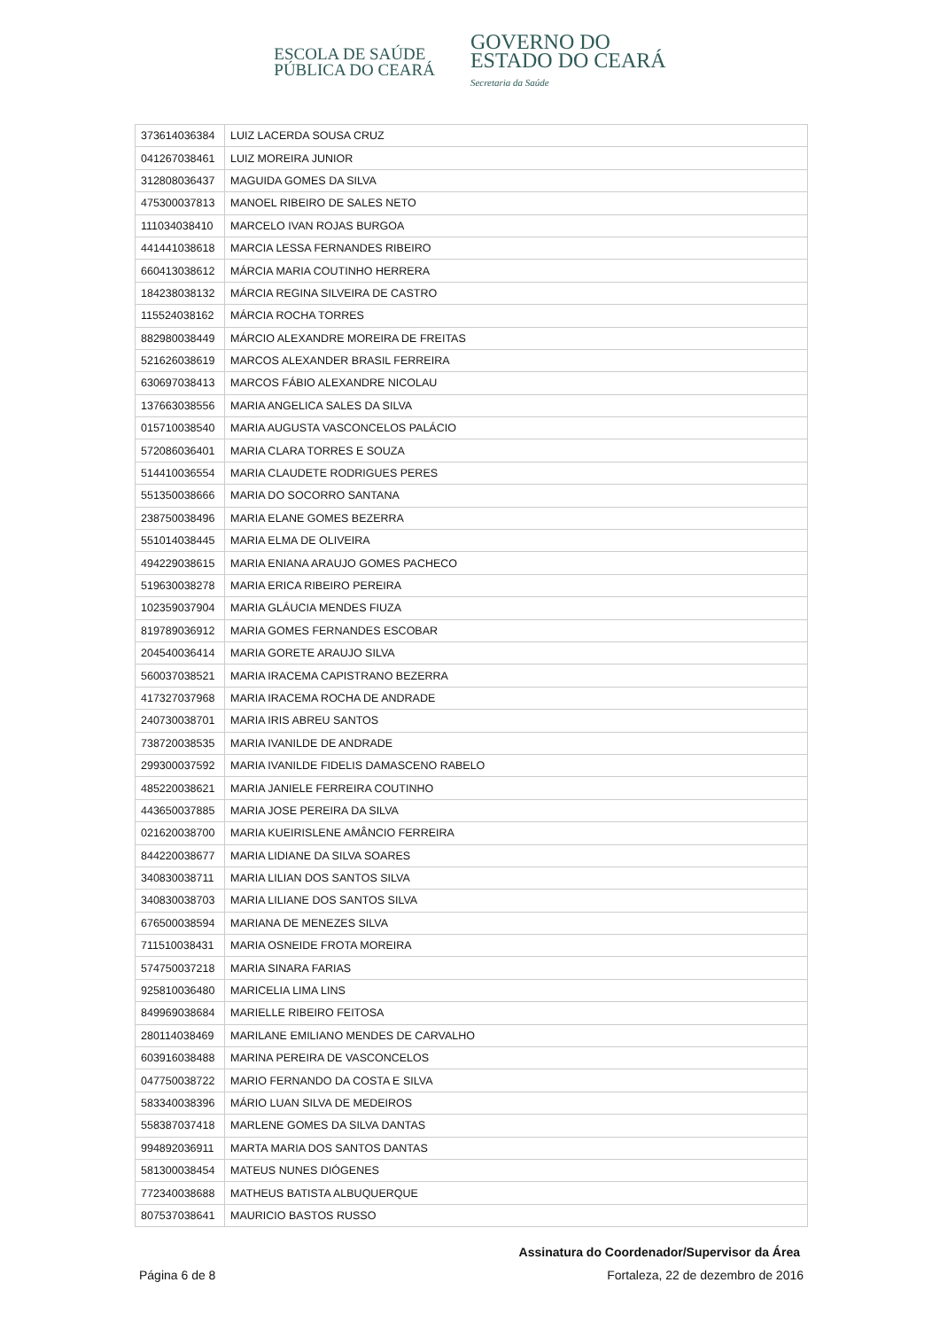ESCOLA DE SAÚDE
PÚBLICA DO CEARÁ
GOVERNO DO
ESTADO DO CEARÁ
Secretaria da Saúde
| 373614036384 | LUIZ LACERDA SOUSA CRUZ |
| 041267038461 | LUIZ MOREIRA JUNIOR |
| 312808036437 | MAGUIDA GOMES DA SILVA |
| 475300037813 | MANOEL RIBEIRO DE SALES NETO |
| 111034038410 | MARCELO IVAN ROJAS BURGOA |
| 441441038618 | MARCIA LESSA FERNANDES RIBEIRO |
| 660413038612 | MÁRCIA MARIA COUTINHO HERRERA |
| 184238038132 | MÁRCIA REGINA SILVEIRA DE CASTRO |
| 115524038162 | MÁRCIA ROCHA TORRES |
| 882980038449 | MÁRCIO ALEXANDRE MOREIRA DE FREITAS |
| 521626038619 | MARCOS ALEXANDER BRASIL FERREIRA |
| 630697038413 | MARCOS FÁBIO ALEXANDRE NICOLAU |
| 137663038556 | MARIA ANGELICA SALES DA SILVA |
| 015710038540 | MARIA AUGUSTA VASCONCELOS PALÁCIO |
| 572086036401 | MARIA CLARA TORRES E SOUZA |
| 514410036554 | MARIA CLAUDETE RODRIGUES PERES |
| 551350038666 | MARIA DO SOCORRO SANTANA |
| 238750038496 | MARIA ELANE GOMES BEZERRA |
| 551014038445 | MARIA ELMA DE OLIVEIRA |
| 494229038615 | MARIA ENIANA ARAUJO GOMES PACHECO |
| 519630038278 | MARIA ERICA RIBEIRO PEREIRA |
| 102359037904 | MARIA GLÁUCIA MENDES FIUZA |
| 819789036912 | MARIA GOMES FERNANDES ESCOBAR |
| 204540036414 | MARIA GORETE ARAUJO SILVA |
| 560037038521 | MARIA IRACEMA CAPISTRANO BEZERRA |
| 417327037968 | MARIA IRACEMA ROCHA DE ANDRADE |
| 240730038701 | MARIA IRIS ABREU SANTOS |
| 738720038535 | MARIA IVANILDE DE ANDRADE |
| 299300037592 | MARIA IVANILDE FIDELIS DAMASCENO RABELO |
| 485220038621 | MARIA JANIELE FERREIRA COUTINHO |
| 443650037885 | MARIA JOSE PEREIRA DA SILVA |
| 021620038700 | MARIA KUEIRISLENE AMÂNCIO FERREIRA |
| 844220038677 | MARIA LIDIANE DA SILVA SOARES |
| 340830038711 | MARIA LILIAN DOS SANTOS SILVA |
| 340830038703 | MARIA LILIANE DOS SANTOS SILVA |
| 676500038594 | MARIANA DE MENEZES SILVA |
| 711510038431 | MARIA OSNEIDE FROTA MOREIRA |
| 574750037218 | MARIA SINARA FARIAS |
| 925810036480 | MARICELIA LIMA LINS |
| 849969038684 | MARIELLE RIBEIRO FEITOSA |
| 280114038469 | MARILANE EMILIANO MENDES DE CARVALHO |
| 603916038488 | MARINA PEREIRA DE VASCONCELOS |
| 047750038722 | MARIO FERNANDO DA COSTA E SILVA |
| 583340038396 | MÁRIO LUAN SILVA DE MEDEIROS |
| 558387037418 | MARLENE GOMES DA SILVA DANTAS |
| 994892036911 | MARTA MARIA DOS SANTOS DANTAS |
| 581300038454 | MATEUS NUNES DIÓGENES |
| 772340038688 | MATHEUS BATISTA ALBUQUERQUE |
| 807537038641 | MAURICIO BASTOS RUSSO |
Assinatura do Coordenador/Supervisor da Área
Página 6 de 8 Fortaleza, 22 de dezembro de 2016